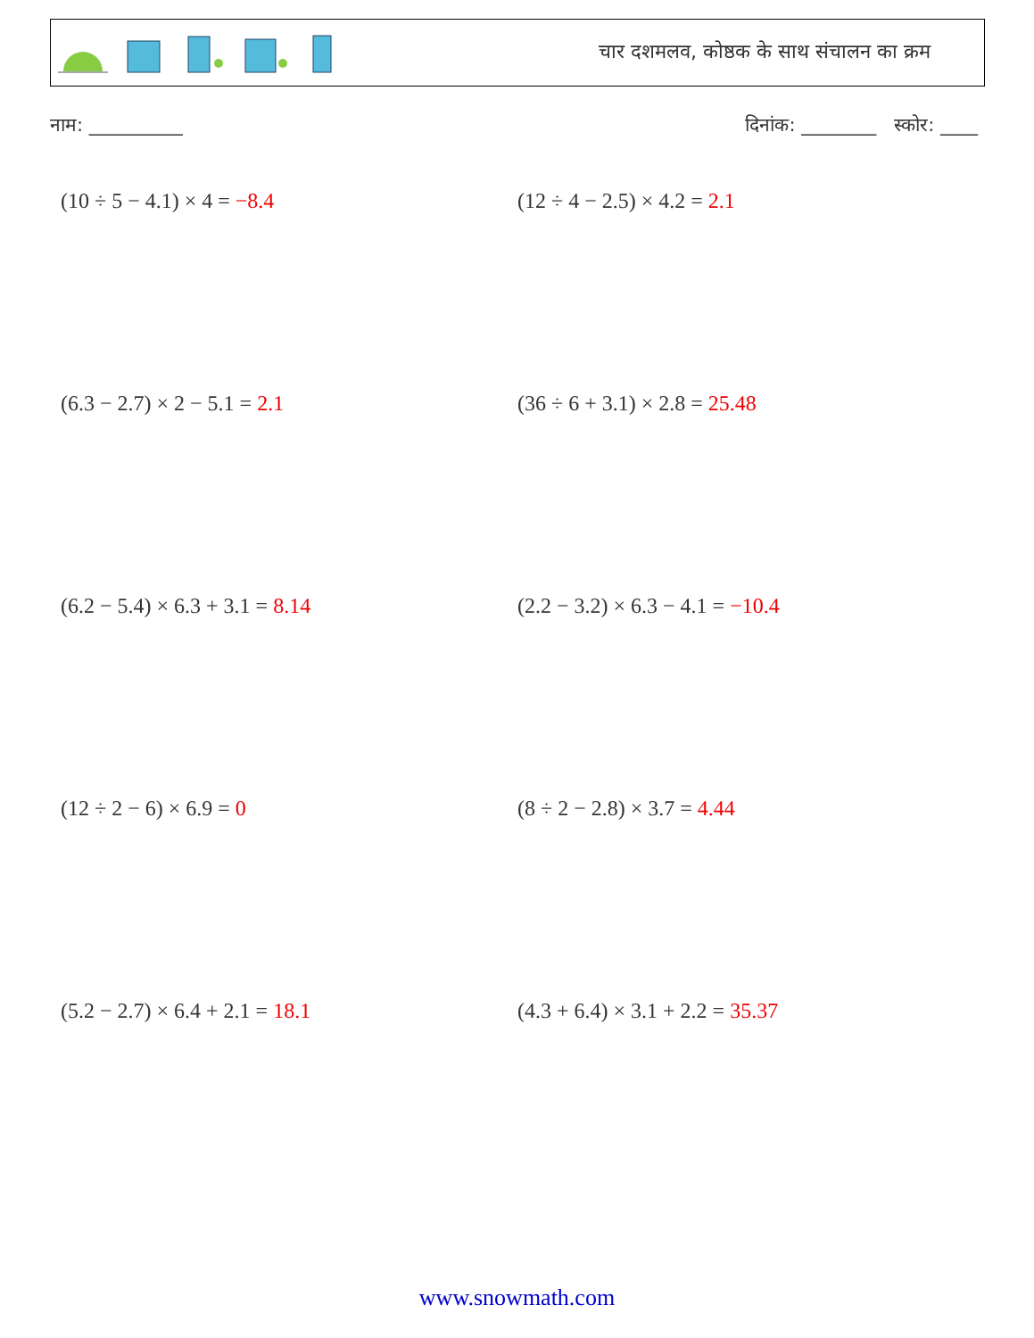चार दशमलव, कोष्ठक के साथ संचालन का क्रम
नाम: __________ दिनांक: ________ स्कोर: ____
(10 ÷ 5 − 4.1) × 4 = −8.4
(12 ÷ 4 − 2.5) × 4.2 = 2.1
(6.3 − 2.7) × 2 − 5.1 = 2.1
(36 ÷ 6 + 3.1) × 2.8 = 25.48
(6.2 − 5.4) × 6.3 + 3.1 = 8.14
(2.2 − 3.2) × 6.3 − 4.1 = −10.4
(12 ÷ 2 − 6) × 6.9 = 0
(8 ÷ 2 − 2.8) × 3.7 = 4.44
(5.2 − 2.7) × 6.4 + 2.1 = 18.1
(4.3 + 6.4) × 3.1 + 2.2 = 35.37
www.snowmath.com